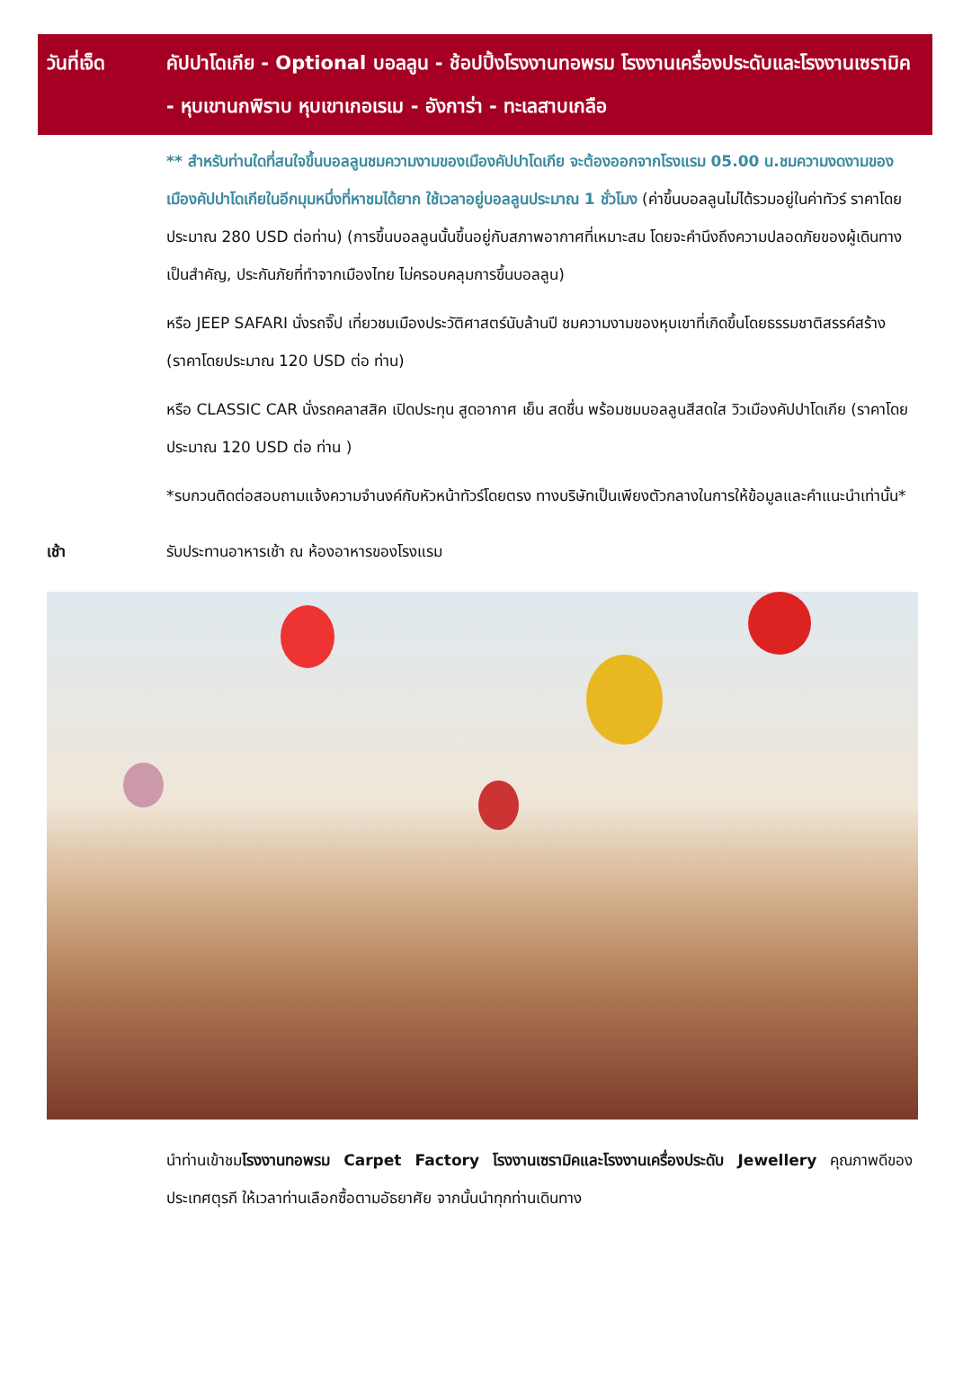วันที่เจ็ด คัปปาโดเกีย - Optional บอลลูน - ช้อปปิ้งโรงงานทอพรม โรงงานเครื่องประดับและโรงงานเซรามิค - หุบเขานกพิราบ หุบเขาเกอเรเม - อังการ่า - ทะเลสาบเกลือ
** สำหรับท่านใดที่สนใจขึ้นบอลลูนชมความงามของเมืองคัปปาโดเกีย จะต้องออกจากโรงแรม 05.00 น.ชมความงดงามของเมืองคัปปาโดเกียในอีกมุมหนึ่งที่หาชมได้ยาก ใช้เวลาอยู่บอลลูนประมาณ 1 ชั่วโมง (ค่าขึ้นบอลลูนไม่ได้รวมอยู่ในค่าทัวร์ ราคาโดยประมาณ 280 USD ต่อท่าน) (การขึ้นบอลลูนนั้นขึ้นอยู่กับสภาพอากาศที่เหมาะสม โดยจะคำนึงถึงความปลอดภัยของผู้เดินทางเป็นสำคัญ, ประกันภัยที่ทำจากเมืองไทย ไม่ครอบคลุมการขึ้นบอลลูน)
หรือ JEEP SAFARI นั่งรถจิ๊ป เที่ยวชมเมืองประวัติศาสตร์นับล้านปี ชมความงามของหุบเขาที่เกิดขึ้นโดยธรรมชาติสรรค์สร้าง (ราคาโดยประมาณ 120 USD ต่อ ท่าน)
หรือ CLASSIC CAR นั่งรถคลาสสิค เปิดประทุน สูดอากาศ เย็น สดชื่น พร้อมชมบอลลูนสีสดใส วิวเมืองคัปปาโดเกีย (ราคาโดยประมาณ 120 USD ต่อ ท่าน )
*รบกวนติดต่อสอบถามแจ้งความจำนงค์กับหัวหน้าทัวร์โดยตรง ทางบริษัทเป็นเพียงตัวกลางในการให้ข้อมูลและคำแนะนำเท่านั้น*
เช้า รับประทานอาหารเช้า ณ ห้องอาหารของโรงแรม
นำท่านเข้าชมโรงงานทอพรม Carpet Factory โรงงานเซรามิคและโรงงานเครื่องประดับ Jewellery คุณภาพดีของประเทศตุรกี ให้เวลาท่านเลือกซื้อตามอัธยาศัย จากนั้นนำทุกท่านเดินทาง